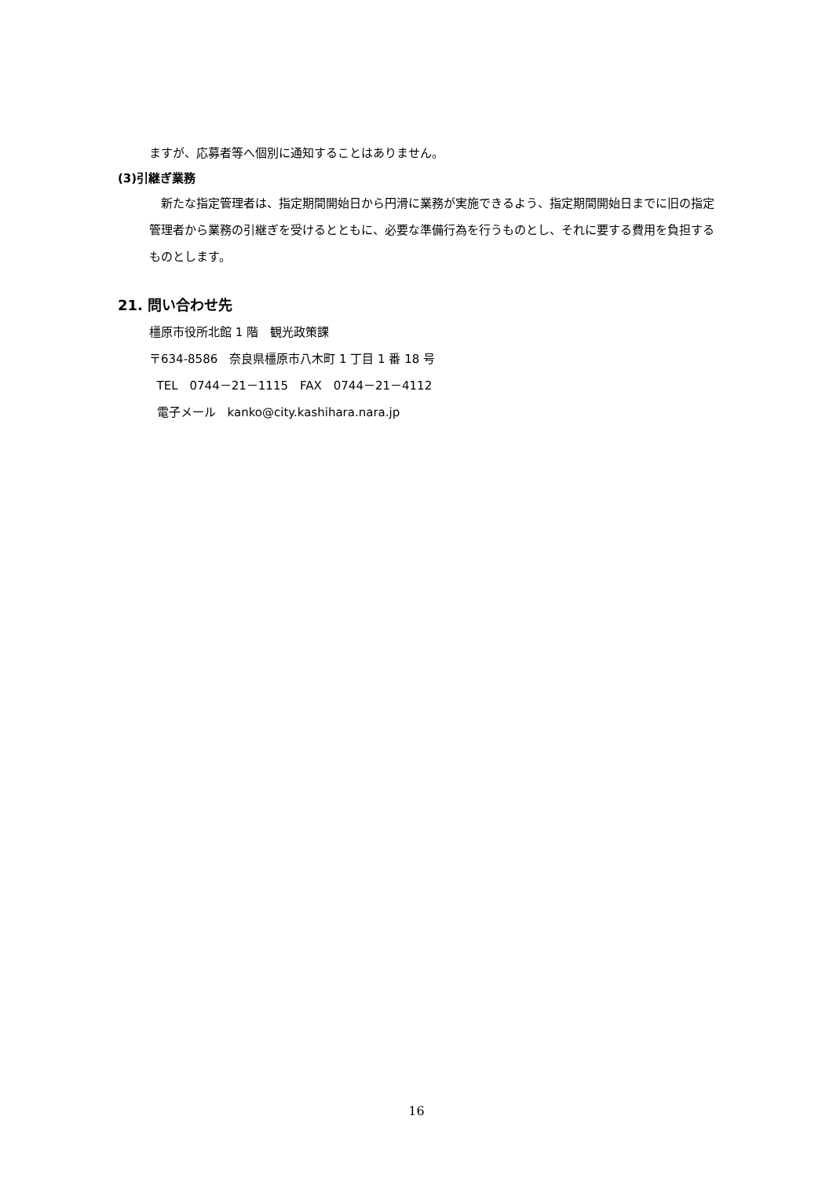ますが、応募者等へ個別に通知することはありません。
(3)引継ぎ業務
　新たな指定管理者は、指定期間開始日から円滑に業務が実施できるよう、指定期間開始日までに旧の指定管理者から業務の引継ぎを受けるとともに、必要な準備行為を行うものとし、それに要する費用を負担するものとします。
21. 問い合わせ先
橿原市役所北館 1 階　観光政策課
〒634-8586　奈良県橿原市八木町 1 丁目 1 番 18 号
TEL　0744－21－1115　FAX　0744－21－4112
電子メール　kanko@city.kashihara.nara.jp
16